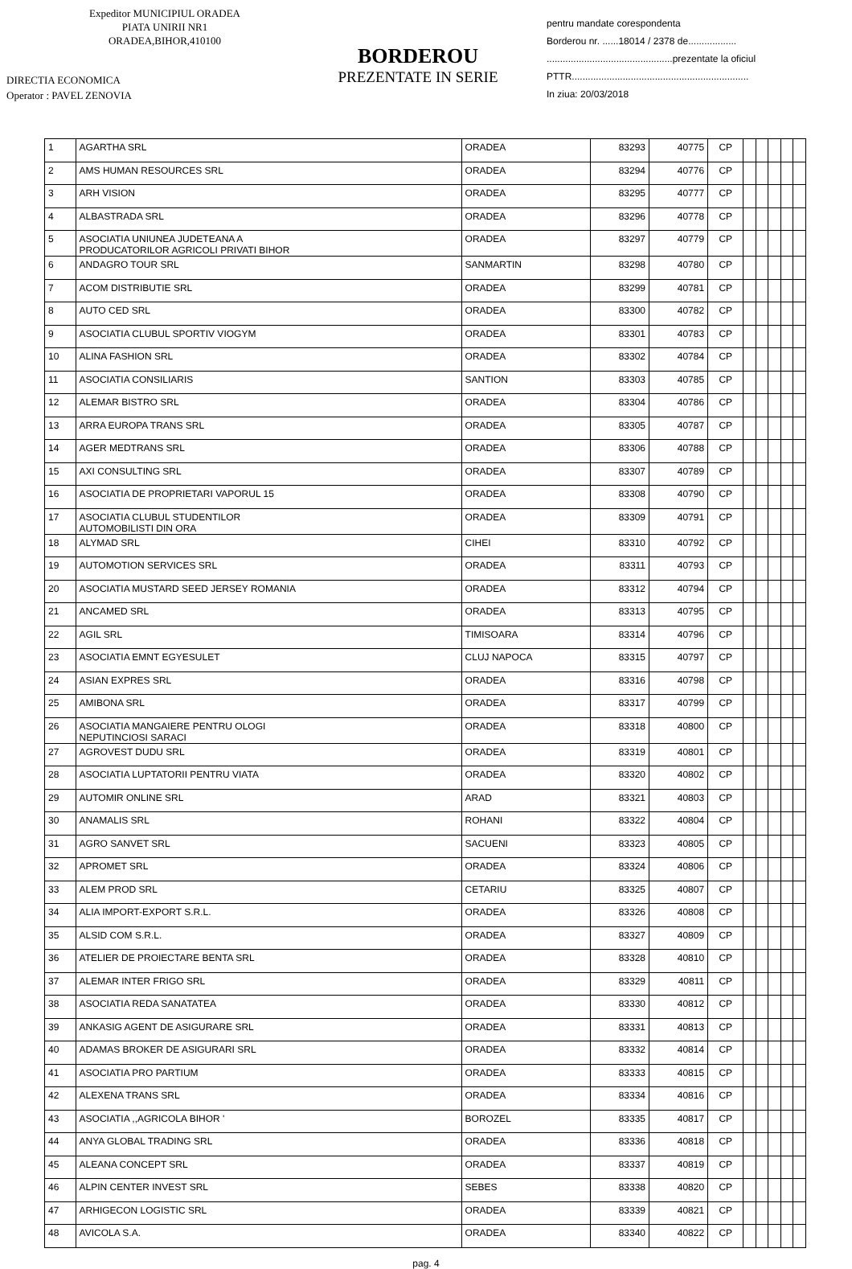Expeditor MUNICIPIUL ORADEA
PIATA UNIRII NR1
ORADEA,BIHOR,410100
DIRECTIA ECONOMICA
Operator : PAVEL ZENOVIA
BORDEROU
PREZENTATE IN SERIE
pentru mandate corespondenta
Borderou nr. ......18014 / 2378 de..................
...............................................prezentate la oficiul
PTTR..................................................................
In ziua: 20/03/2018
| 1 | AGARTHA SRL | ORADEA | 83293 | 40775 | CP | | | | | |
| 2 | AMS HUMAN RESOURCES SRL | ORADEA | 83294 | 40776 | CP | | | | | |
| 3 | ARH VISION | ORADEA | 83295 | 40777 | CP | | | | | |
| 4 | ALBASTRADA SRL | ORADEA | 83296 | 40778 | CP | | | | | |
| 5 | ASOCIATIA UNIUNEA JUDETEANA A PRODUCATORILOR AGRICOLI PRIVATI BIHOR | ORADEA | 83297 | 40779 | CP | | | | | |
| 6 | ANDAGRO TOUR SRL | SANMARTIN | 83298 | 40780 | CP | | | | | |
| 7 | ACOM DISTRIBUTIE SRL | ORADEA | 83299 | 40781 | CP | | | | | |
| 8 | AUTO CED SRL | ORADEA | 83300 | 40782 | CP | | | | | |
| 9 | ASOCIATIA CLUBUL SPORTIV VIOGYM | ORADEA | 83301 | 40783 | CP | | | | | |
| 10 | ALINA FASHION SRL | ORADEA | 83302 | 40784 | CP | | | | | |
| 11 | ASOCIATIA CONSILIARIS | SANTION | 83303 | 40785 | CP | | | | | |
| 12 | ALEMAR BISTRO SRL | ORADEA | 83304 | 40786 | CP | | | | | |
| 13 | ARRA EUROPA TRANS SRL | ORADEA | 83305 | 40787 | CP | | | | | |
| 14 | AGER MEDTRANS SRL | ORADEA | 83306 | 40788 | CP | | | | | |
| 15 | AXI CONSULTING SRL | ORADEA | 83307 | 40789 | CP | | | | | |
| 16 | ASOCIATIA DE PROPRIETARI VAPORUL 15 | ORADEA | 83308 | 40790 | CP | | | | | |
| 17 | ASOCIATIA CLUBUL STUDENTILOR AUTOMOBILISTI DIN ORA | ORADEA | 83309 | 40791 | CP | | | | | |
| 18 | ALYMAD SRL | CIHEI | 83310 | 40792 | CP | | | | | |
| 19 | AUTOMOTION SERVICES SRL | ORADEA | 83311 | 40793 | CP | | | | | |
| 20 | ASOCIATIA MUSTARD SEED JERSEY ROMANIA | ORADEA | 83312 | 40794 | CP | | | | | |
| 21 | ANCAMED SRL | ORADEA | 83313 | 40795 | CP | | | | | |
| 22 | AGIL SRL | TIMISOARA | 83314 | 40796 | CP | | | | | |
| 23 | ASOCIATIA EMNT EGYESULET | CLUJ NAPOCA | 83315 | 40797 | CP | | | | | |
| 24 | ASIAN EXPRES SRL | ORADEA | 83316 | 40798 | CP | | | | | |
| 25 | AMIBONA SRL | ORADEA | 83317 | 40799 | CP | | | | | |
| 26 | ASOCIATIA MANGAIERE PENTRU OLOGI NEPUTINCIOSI SARACI | ORADEA | 83318 | 40800 | CP | | | | | |
| 27 | AGROVEST DUDU SRL | ORADEA | 83319 | 40801 | CP | | | | | |
| 28 | ASOCIATIA LUPTATORII PENTRU VIATA | ORADEA | 83320 | 40802 | CP | | | | | |
| 29 | AUTOMIR ONLINE SRL | ARAD | 83321 | 40803 | CP | | | | | |
| 30 | ANAMALIS SRL | ROHANI | 83322 | 40804 | CP | | | | | |
| 31 | AGRO SANVET SRL | SACUENI | 83323 | 40805 | CP | | | | | |
| 32 | APROMET SRL | ORADEA | 83324 | 40806 | CP | | | | | |
| 33 | ALEM PROD SRL | CETARIU | 83325 | 40807 | CP | | | | | |
| 34 | ALIA IMPORT-EXPORT S.R.L. | ORADEA | 83326 | 40808 | CP | | | | | |
| 35 | ALSID COM S.R.L. | ORADEA | 83327 | 40809 | CP | | | | | |
| 36 | ATELIER DE PROIECTARE BENTA SRL | ORADEA | 83328 | 40810 | CP | | | | | |
| 37 | ALEMAR INTER FRIGO SRL | ORADEA | 83329 | 40811 | CP | | | | | |
| 38 | ASOCIATIA REDA SANATATEA | ORADEA | 83330 | 40812 | CP | | | | | |
| 39 | ANKASIG AGENT DE ASIGURARE SRL | ORADEA | 83331 | 40813 | CP | | | | | |
| 40 | ADAMAS BROKER DE ASIGURARI SRL | ORADEA | 83332 | 40814 | CP | | | | | |
| 41 | ASOCIATIA PRO PARTIUM | ORADEA | 83333 | 40815 | CP | | | | | |
| 42 | ALEXENA TRANS SRL | ORADEA | 83334 | 40816 | CP | | | | | |
| 43 | ASOCIATIA ,,AGRICOLA BIHOR ' | BOROZEL | 83335 | 40817 | CP | | | | | |
| 44 | ANYA GLOBAL TRADING SRL | ORADEA | 83336 | 40818 | CP | | | | | |
| 45 | ALEANA CONCEPT SRL | ORADEA | 83337 | 40819 | CP | | | | | |
| 46 | ALPIN CENTER INVEST SRL | SEBES | 83338 | 40820 | CP | | | | | |
| 47 | ARHIGECON LOGISTIC SRL | ORADEA | 83339 | 40821 | CP | | | | | |
| 48 | AVICOLA S.A. | ORADEA | 83340 | 40822 | CP | | | | | |
pag. 4